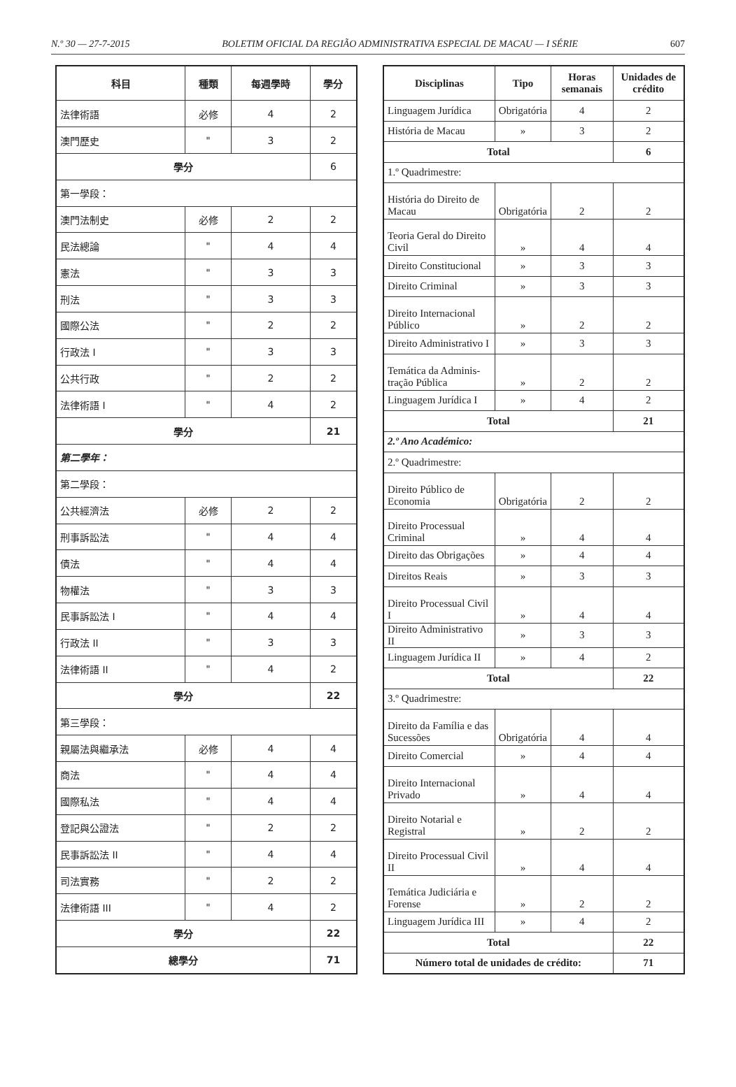N.º 30 — 27-7-2015 BOLETIM OFICIAL DA REGIÃO ADMINISTRATIVA ESPECIAL DE MACAU — I SÉRIE 607
| 科目 | 種類 | 每週學時 | 學分 |
| --- | --- | --- | --- |
| 法律術語 | 必修 | 4 | 2 |
| 澳門歷史 | " | 3 | 2 |
| 學分 | | | 6 |
| 第一學段： | | | |
| 澳門法制史 | 必修 | 2 | 2 |
| 民法總論 | " | 4 | 4 |
| 憲法 | " | 3 | 3 |
| 刑法 | " | 3 | 3 |
| 國際公法 | " | 2 | 2 |
| 行政法 I | " | 3 | 3 |
| 公共行政 | " | 2 | 2 |
| 法律術語 I | " | 4 | 2 |
| 學分 | | | 21 |
| 第二學年： | | | |
| 第二學段： | | | |
| 公共經濟法 | 必修 | 2 | 2 |
| 刑事訴訟法 | " | 4 | 4 |
| 債法 | " | 4 | 4 |
| 物權法 | " | 3 | 3 |
| 民事訴訟法 I | " | 4 | 4 |
| 行政法 II | " | 3 | 3 |
| 法律術語 II | " | 4 | 2 |
| 學分 | | | 22 |
| 第三學段： | | | |
| 親屬法與繼承法 | 必修 | 4 | 4 |
| 商法 | " | 4 | 4 |
| 國際私法 | " | 4 | 4 |
| 登記與公證法 | " | 2 | 2 |
| 民事訴訟法 II | " | 4 | 4 |
| 司法實務 | " | 2 | 2 |
| 法律術語 III | " | 4 | 2 |
| 學分 | | | 22 |
| 總學分 | | | 71 |
| Disciplinas | Tipo | Horas semanais | Unidades de crédito |
| --- | --- | --- | --- |
| Linguagem Jurídica | Obrigatória | 4 | 2 |
| História de Macau | » | 3 | 2 |
| Total | | | 6 |
| 1.º Quadrimestre: | | | |
| História do Direito de Macau | Obrigatória | 2 | 2 |
| Teoria Geral do Direito Civil | » | 4 | 4 |
| Direito Constitucional | » | 3 | 3 |
| Direito Criminal | » | 3 | 3 |
| Direito Internacional Público | » | 2 | 2 |
| Direito Administrativo I | » | 3 | 3 |
| Temática da Adminis-tração Pública | » | 2 | 2 |
| Linguagem Jurídica I | » | 4 | 2 |
| Total | | | 21 |
| 2.º Ano Académico: | | | |
| 2.º Quadrimestre: | | | |
| Direito Público de Economia | Obrigatória | 2 | 2 |
| Direito Processual Criminal | » | 4 | 4 |
| Direito das Obrigações | » | 4 | 4 |
| Direitos Reais | » | 3 | 3 |
| Direito Processual Civil I | » | 4 | 4 |
| Direito Administrativo II | » | 3 | 3 |
| Linguagem Jurídica II | » | 4 | 2 |
| Total | | | 22 |
| 3.º Quadrimestre: | | | |
| Direito da Família e das Sucessões | Obrigatória | 4 | 4 |
| Direito Comercial | » | 4 | 4 |
| Direito Internacional Privado | » | 4 | 4 |
| Direito Notarial e Registral | » | 2 | 2 |
| Direito Processual Civil II | » | 4 | 4 |
| Temática Judiciária e Forense | » | 2 | 2 |
| Linguagem Jurídica III | » | 4 | 2 |
| Total | | | 22 |
| Número total de unidades de crédito: | | | 71 |